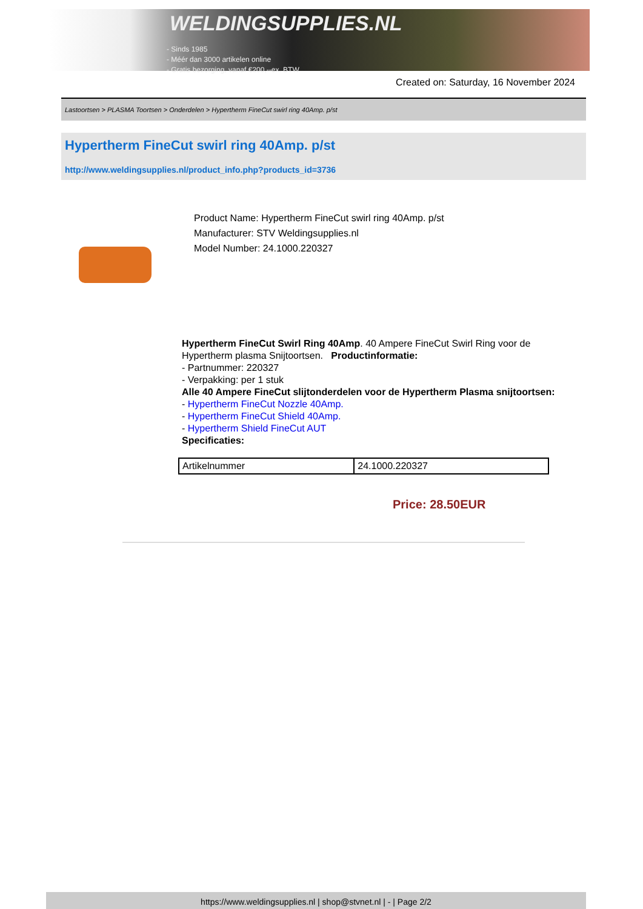WELDINGSUPPLIES.NL
- Sinds 1985
- Méér dan 3000 artikelen online
- Gratis bezorging, vanaf €200,--ex. BTW
Created on: Saturday, 16 November 2024
Lastoortsen > PLASMA Toortsen > Onderdelen > Hypertherm FineCut swirl ring 40Amp. p/st
Hypertherm FineCut swirl ring 40Amp. p/st
http://www.weldingsupplies.nl/product_info.php?products_id=3736
Product Name: Hypertherm FineCut swirl ring 40Amp. p/st
Manufacturer: STV Weldingsupplies.nl
Model Number: 24.1000.220327
Hypertherm FineCut Swirl Ring 40Amp. 40 Ampere FineCut Swirl Ring voor de Hypertherm plasma Snijtoortsen. Productinformatie:
- Partnummer: 220327
- Verpakking: per 1 stuk
Alle 40 Ampere FineCut slijtonderdelen voor de Hypertherm Plasma snijtoortsen:
- Hypertherm FineCut Nozzle 40Amp.
- Hypertherm FineCut Shield 40Amp.
- Hypertherm Shield FineCut AUT
Specificaties:
| Artikelnummer | 24.1000.220327 |
Price: 28.50EUR
https://www.weldingsupplies.nl | shop@stvnet.nl | - | Page 2/2